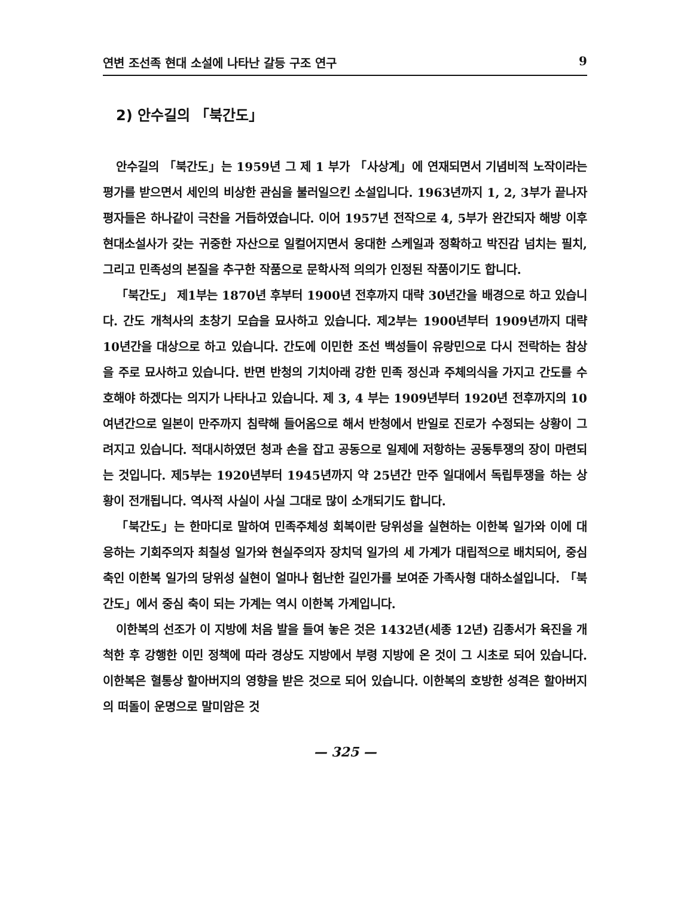연변 조선족 현대 소설에 나타난 갈등 구조 연구 9
2) 안수길의 「북간도」
안수길의 「북간도」는 1959년 그 제 1 부가 「사상계」에 연재되면서 기념비적 노작이라는 평가를 받으면서 세인의 비상한 관심을 불러일으킨 소설입니다. 1963년까지 1, 2, 3부가 끝나자 평자들은 하나같이 극찬을 거듭하였습니다. 이어 1957년 전작으로 4, 5부가 완간되자 해방 이후 현대소설사가 갖는 귀중한 자산으로 일컬어지면서 웅대한 스케일과 정확하고 박진감 넘치는 필치, 그리고 민족성의 본질을 추구한 작품으로 문학사적 의의가 인정된 작품이기도 합니다.
「북간도」 제1부는 1870년 후부터 1900년 전후까지 대략 30년간을 배경으로 하고 있습니다. 간도 개척사의 초창기 모습을 묘사하고 있습니다. 제2부는 1900년부터 1909년까지 대략 10년간을 대상으로 하고 있습니다. 간도에 이민한 조선 백성들이 유랑민으로 다시 전락하는 참상을 주로 묘사하고 있습니다. 반면 반청의 기치아래 강한 민족 정신과 주체의식을 가지고 간도를 수호해야 하겠다는 의지가 나타나고 있습니다. 제 3, 4 부는 1909년부터 1920년 전후까지의 10여년간으로 일본이 만주까지 침략해 들어옴으로 해서 반청에서 반일로 진로가 수정되는 상황이 그려지고 있습니다. 적대시하였던 청과 손을 잡고 공동으로 일제에 저항하는 공동투쟁의 장이 마련되는 것입니다. 제5부는 1920년부터 1945년까지 약 25년간 만주 일대에서 독립투쟁을 하는 상황이 전개됩니다. 역사적 사실이 사실 그대로 많이 소개되기도 합니다.
「북간도」는 한마디로 말하여 민족주체성 회복이란 당위성을 실현하는 이한복 일가와 이에 대응하는 기회주의자 최칠성 일가와 현실주의자 장치덕 일가의 세 가계가 대립적으로 배치되어, 중심 축인 이한복 일가의 당위성 실현이 얼마나 험난한 길인가를 보여준 가족사형 대하소설입니다. 「북간도」에서 중심 축이 되는 가계는 역시 이한복 가계입니다.
이한복의 선조가 이 지방에 처음 발을 들여 놓은 것은 1432년(세종 12년) 김종서가 육진을 개척한 후 강행한 이민 정책에 따라 경상도 지방에서 부령 지방에 온 것이 그 시초로 되어 있습니다. 이한복은 혈통상 할아버지의 영향을 받은 것으로 되어 있습니다. 이한복의 호방한 성격은 할아버지의 떠돌이 운명으로 말미암은 것
— 325 —